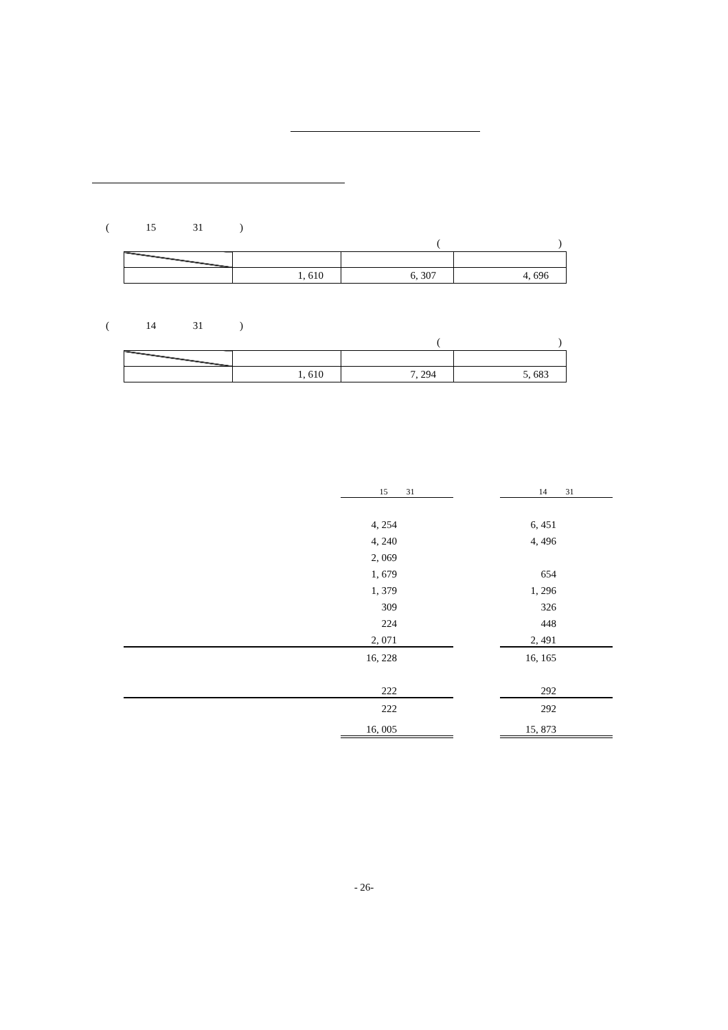(15 31)
()
| | 1, 610 | 6, 307 | 4, 696 |
(14 31)
()
| | 1, 610 | 7, 294 | 5, 683 |
| | 15 31 | | 14 31 |
| | 4, 254 | | 6, 451 |
| | 4, 240 | | 4, 496 |
| | 2, 069 | | |
| | 1, 679 | | 654 |
| | 1, 379 | | 1, 296 |
| | 309 | | 326 |
| | 224 | | 448 |
| | 2, 071 | | 2, 491 |
| | 16, 228 | | 16, 165 |
| | 222 | | 292 |
| | 222 | | 292 |
| | 16, 005 | | 15, 873 |
- 26-